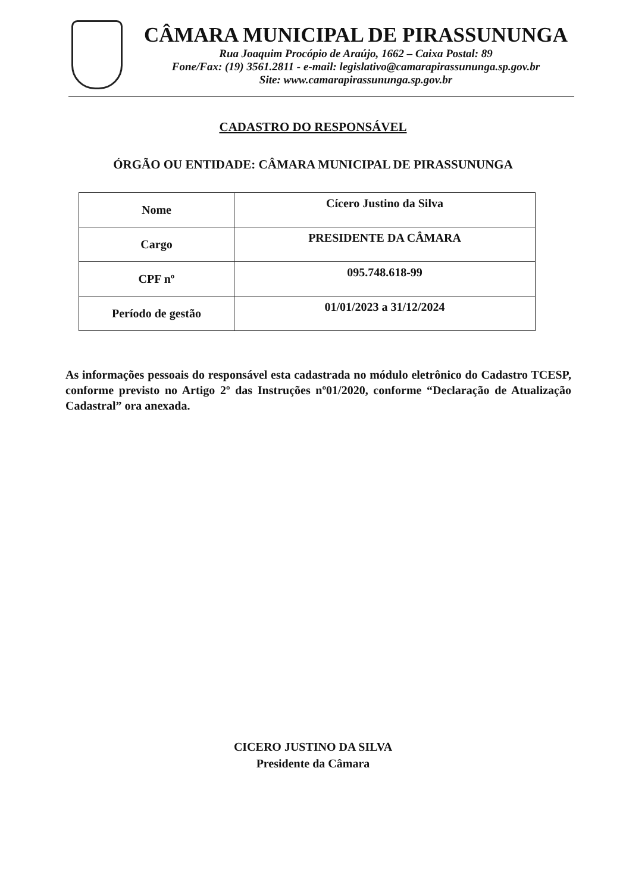CÂMARA MUNICIPAL DE PIRASSUNUNGA
Rua Joaquim Procópio de Araújo, 1662 – Caixa Postal: 89
Fone/Fax: (19) 3561.2811 - e-mail: legislativo@camarapirassununga.sp.gov.br
Site: www.camarapirassununga.sp.gov.br
CADASTRO DO RESPONSÁVEL
ÓRGÃO OU ENTIDADE: CÂMARA MUNICIPAL DE PIRASSUNUNGA
| Nome | Cícero Justino da Silva |
| Cargo | PRESIDENTE DA CÂMARA |
| CPF nº | 095.748.618-99 |
| Período de gestão | 01/01/2023 a 31/12/2024 |
As informações pessoais do responsável esta cadastrada no módulo eletrônico do Cadastro TCESP, conforme previsto no Artigo 2º das Instruções nº01/2020, conforme “Declaração de Atualização Cadastral” ora anexada.
CICERO JUSTINO DA SILVA
Presidente da Câmara